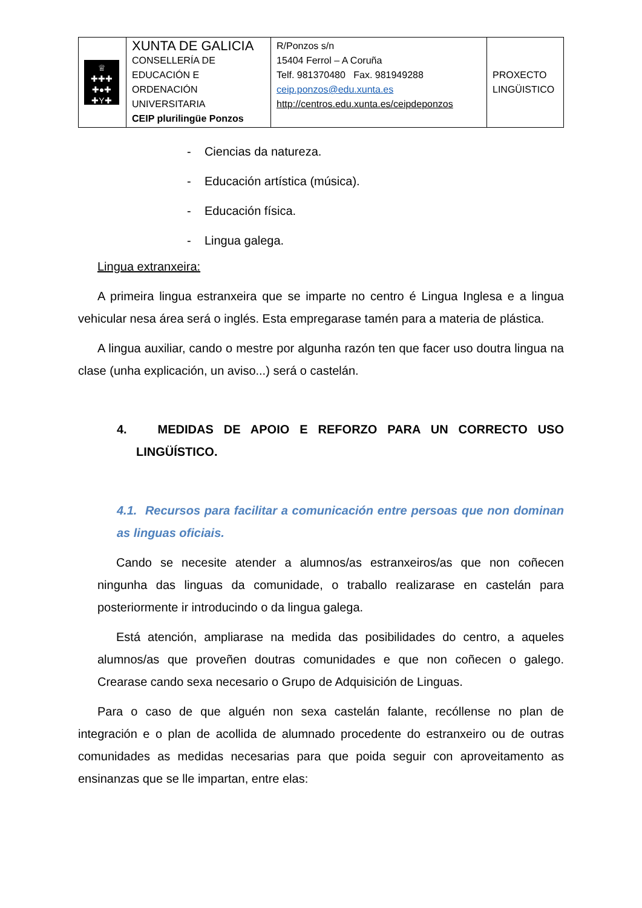| ♕ ✚✚✚ ✚●✚ ✚Y✚ | XUNTA DE GALICIA CONSELLERÍA DE EDUCACIÓN E ORDENACIÓN UNIVERSITARIA CEIP plurilingüe Ponzos | R/Ponzos s/n 15404 Ferrol – A Coruña Telf. 981370480 Fax. 981949288 ceip.ponzos@edu.xunta.es http://centros.edu.xunta.es/ceipdeponzos | PROXECTO LINGÜISTICO |
- Ciencias da natureza.
- Educación artística (música).
- Educación física.
- Lingua galega.
Lingua extranxeira:
A primeira lingua estranxeira que se imparte no centro é Lingua Inglesa e a lingua vehicular nesa área será o inglés. Esta empregarase tamén para a materia de plástica.
A lingua auxiliar, cando o mestre por algunha razón ten que facer uso doutra lingua na clase (unha explicación, un aviso...) será o castelán.
4. MEDIDAS DE APOIO E REFORZO PARA UN CORRECTO USO LINGÜÍSTICO.
4.1. Recursos para facilitar a comunicación entre persoas que non dominan as linguas oficiais.
Cando se necesite atender a alumnos/as estranxeiros/as que non coñecen ningunha das linguas da comunidade, o traballo realizarase en castelán para posteriormente ir introducindo o da lingua galega.
Está atención, ampliarase na medida das posibilidades do centro, a aqueles alumnos/as que proveñen doutras comunidades e que non coñecen o galego. Crearase cando sexa necesario o Grupo de Adquisición de Linguas.
Para o caso de que alguén non sexa castelán falante, recóllense no plan de integración e o plan de acollida de alumnado procedente do estranxeiro ou de outras comunidades as medidas necesarias para que poida seguir con aproveitamento as ensinanzas que se lle impartan, entre elas: